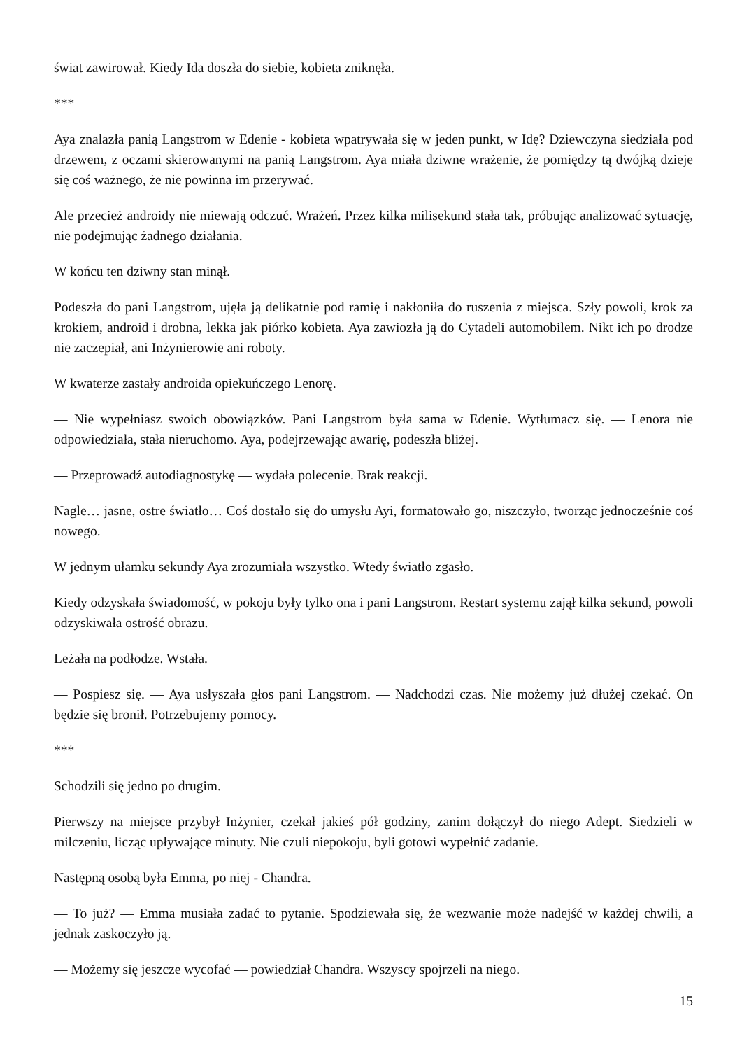świat zawirował. Kiedy Ida doszła do siebie, kobieta zniknęła.
***
Aya znalazła panią Langstrom w Edenie - kobieta wpatrywała się w jeden punkt, w Idę? Dziewczyna siedziała pod drzewem, z oczami skierowanymi na panią Langstrom. Aya miała dziwne wrażenie, że pomiędzy tą dwójką dzieje się coś ważnego, że nie powinna im przerywać.
Ale przecież androidy nie miewają odczuć. Wrażeń. Przez kilka milisekund stała tak, próbując analizować sytuację, nie podejmując żadnego działania.
W końcu ten dziwny stan minął.
Podeszła do pani Langstrom, ujęła ją delikatnie pod ramię i nakłoniła do ruszenia z miejsca. Szły powoli, krok za krokiem, android i drobna, lekka jak piórko kobieta. Aya zawiozła ją do Cytadeli automobilem. Nikt ich po drodze nie zaczepiał, ani Inżynierowie ani roboty.
W kwaterze zastały androida opiekuńczego Lenorę.
— Nie wypełniasz swoich obowiązków. Pani Langstrom była sama w Edenie. Wytłumacz się. — Lenora nie odpowiedziała, stała nieruchomo. Aya, podejrzewając awarię, podeszła bliżej.
— Przeprowadź autodiagnostykę — wydała polecenie. Brak reakcji.
Nagle… jasne, ostre światło… Coś dostało się do umysłu Ayi, formatowało go, niszczyło, tworząc jednocześnie coś nowego.
W jednym ułamku sekundy Aya zrozumiała wszystko. Wtedy światło zgasło.
Kiedy odzyskała świadomość, w pokoju były tylko ona i pani Langstrom. Restart systemu zajął kilka sekund, powoli odzyskiwała ostrość obrazu.
Leżała na podłodze. Wstała.
— Pospiesz się. — Aya usłyszała głos pani Langstrom. — Nadchodzi czas. Nie możemy już dłużej czekać. On będzie się bronił. Potrzebujemy pomocy.
***
Schodzili się jedno po drugim.
Pierwszy na miejsce przybył Inżynier, czekał jakieś pół godziny, zanim dołączył do niego Adept. Siedzieli w milczeniu, licząc upływające minuty. Nie czuli niepokoju, byli gotowi wypełnić zadanie.
Następną osobą była Emma, po niej - Chandra.
— To już? — Emma musiała zadać to pytanie. Spodziewała się, że wezwanie może nadejść w każdej chwili, a jednak zaskoczyło ją.
— Możemy się jeszcze wycofać — powiedział Chandra. Wszyscy spojrzeli na niego.
15